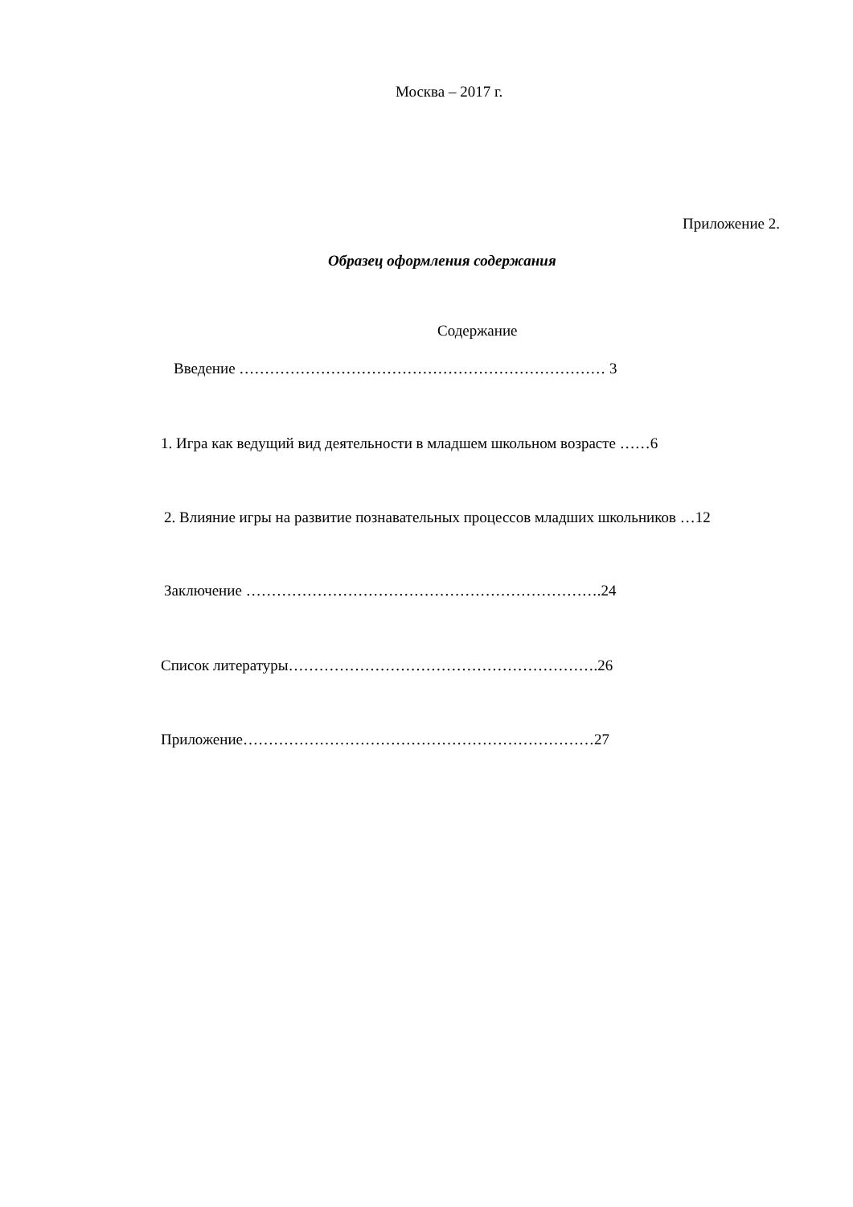Москва – 2017 г.
Приложение 2.
Образец оформления содержания
Содержание
Введение ……………………………………………………………… 3
1. Игра как ведущий вид деятельности в младшем школьном возрасте ……6
2. Влияние игры на развитие познавательных процессов младших школьников …12
Заключение …………………………………………………………….24
Список литературы…………………………………………………….26
Приложение……………………………………………………………27